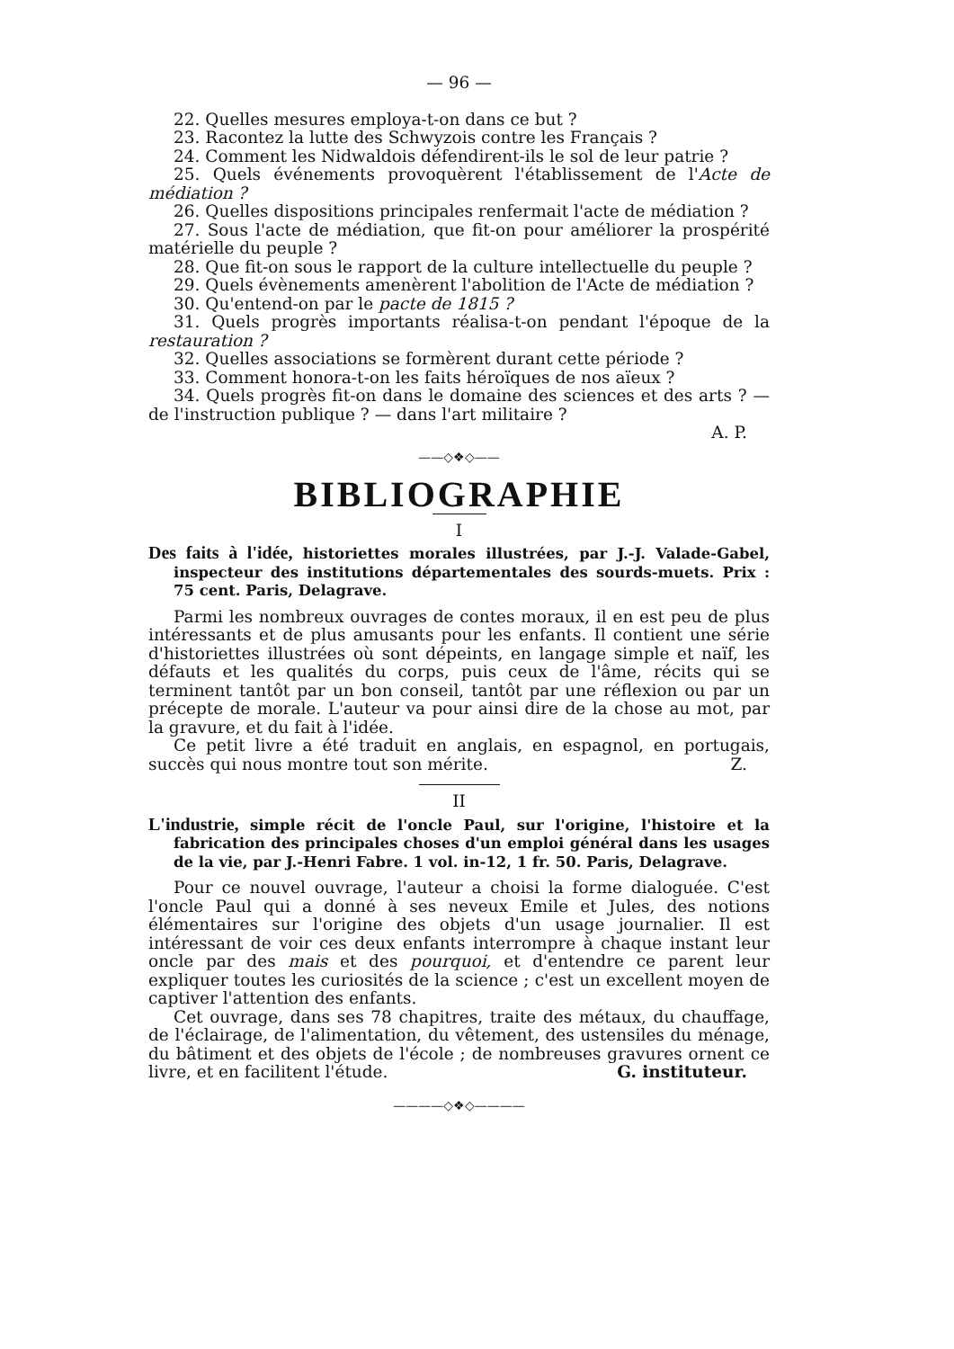— 96 —
22. Quelles mesures employa-t-on dans ce but ?
23. Racontez la lutte des Schwyzois contre les Français ?
24. Comment les Nidwaldois défendirent-ils le sol de leur patrie ?
25. Quels événements provoquèrent l'établissement de l'Acte de médiation ?
26. Quelles dispositions principales renfermait l'acte de médiation ?
27. Sous l'acte de médiation, que fit-on pour améliorer la prospérité matérielle du peuple ?
28. Que fit-on sous le rapport de la culture intellectuelle du peuple ?
29. Quels évènements amenèrent l'abolition de l'Acte de médiation ?
30. Qu'entend-on par le pacte de 1815 ?
31. Quels progrès importants réalisa-t-on pendant l'époque de la restauration ?
32. Quelles associations se formèrent durant cette période ?
33. Comment honora-t-on les faits héroïques de nos aïeux ?
34. Quels progrès fit-on dans le domaine des sciences et des arts ? — de l'instruction publique ? — dans l'art militaire ?
A. P.
——◇❖◇——
BIBLIOGRAPHIE
I
Des faits à l'idée, historiettes morales illustrées, par J.-J. Valade-Gabel, inspecteur des institutions départementales des sourds-muets. Prix : 75 cent. Paris, Delagrave.
Parmi les nombreux ouvrages de contes moraux, il en est peu de plus intéressants et de plus amusants pour les enfants. Il contient une série d'historiettes illustrées où sont dépeints, en langage simple et naïf, les défauts et les qualités du corps, puis ceux de l'âme, récits qui se terminent tantôt par un bon conseil, tantôt par une réflexion ou par un précepte de morale. L'auteur va pour ainsi dire de la chose au mot, par la gravure, et du fait à l'idée.
Ce petit livre a été traduit en anglais, en espagnol, en portugais, succès qui nous montre tout son mérite. Z.
II
L'industrie, simple récit de l'oncle Paul, sur l'origine, l'histoire et la fabrication des principales choses d'un emploi général dans les usages de la vie, par J.-Henri Fabre. 1 vol. in-12, 1 fr. 50. Paris, Delagrave.
Pour ce nouvel ouvrage, l'auteur a choisi la forme dialoguée. C'est l'oncle Paul qui a donné à ses neveux Emile et Jules, des notions élémentaires sur l'origine des objets d'un usage journalier. Il est intéressant de voir ces deux enfants interrompre à chaque instant leur oncle par des mais et des pourquoi, et d'entendre ce parent leur expliquer toutes les curiosités de la science ; c'est un excellent moyen de captiver l'attention des enfants.
Cet ouvrage, dans ses 78 chapitres, traite des métaux, du chauffage, de l'éclairage, de l'alimentation, du vêtement, des ustensiles du ménage, du bâtiment et des objets de l'école ; de nombreuses gravures ornent ce livre, et en facilitent l'étude. G. instituteur.
————◇❖◇————